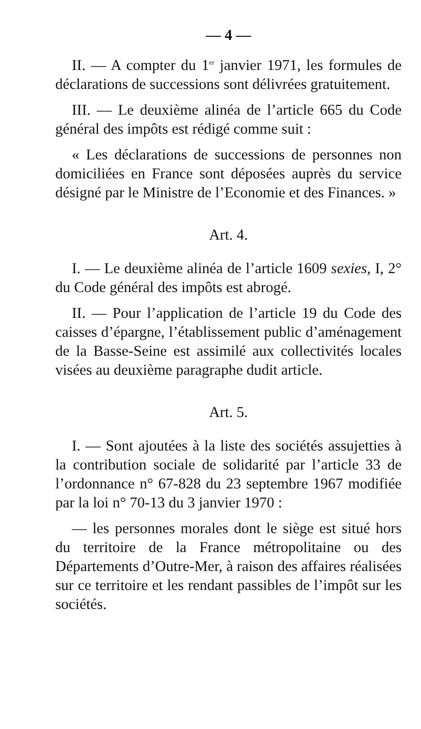— 4 —
II. — A compter du 1<sup>er</sup> janvier 1971, les formules de déclarations de successions sont délivrées gratuitement.
III. — Le deuxième alinéa de l’article 665 du Code général des impôts est rédigé comme suit :
« Les déclarations de successions de personnes non domiciliées en France sont déposées auprès du service désigné par le Ministre de l’Economie et des Finances. »
Art. 4.
I. — Le deuxième alinéa de l’article 1609 sexies, I, 2° du Code général des impôts est abrogé.
II. — Pour l’application de l’article 19 du Code des caisses d’épargne, l’établissement public d’aménagement de la Basse-Seine est assimilé aux collectivités locales visées au deuxième paragraphe dudit article.
Art. 5.
I. — Sont ajoutées à la liste des sociétés assujetties à la contribution sociale de solidarité par l’article 33 de l’ordonnance n° 67-828 du 23 septembre 1967 modifiée par la loi n° 70-13 du 3 janvier 1970 :
— les personnes morales dont le siège est situé hors du territoire de la France métropolitaine ou des Départements d’Outre-Mer, à raison des affaires réalisées sur ce territoire et les rendant passibles de l’impôt sur les sociétés.